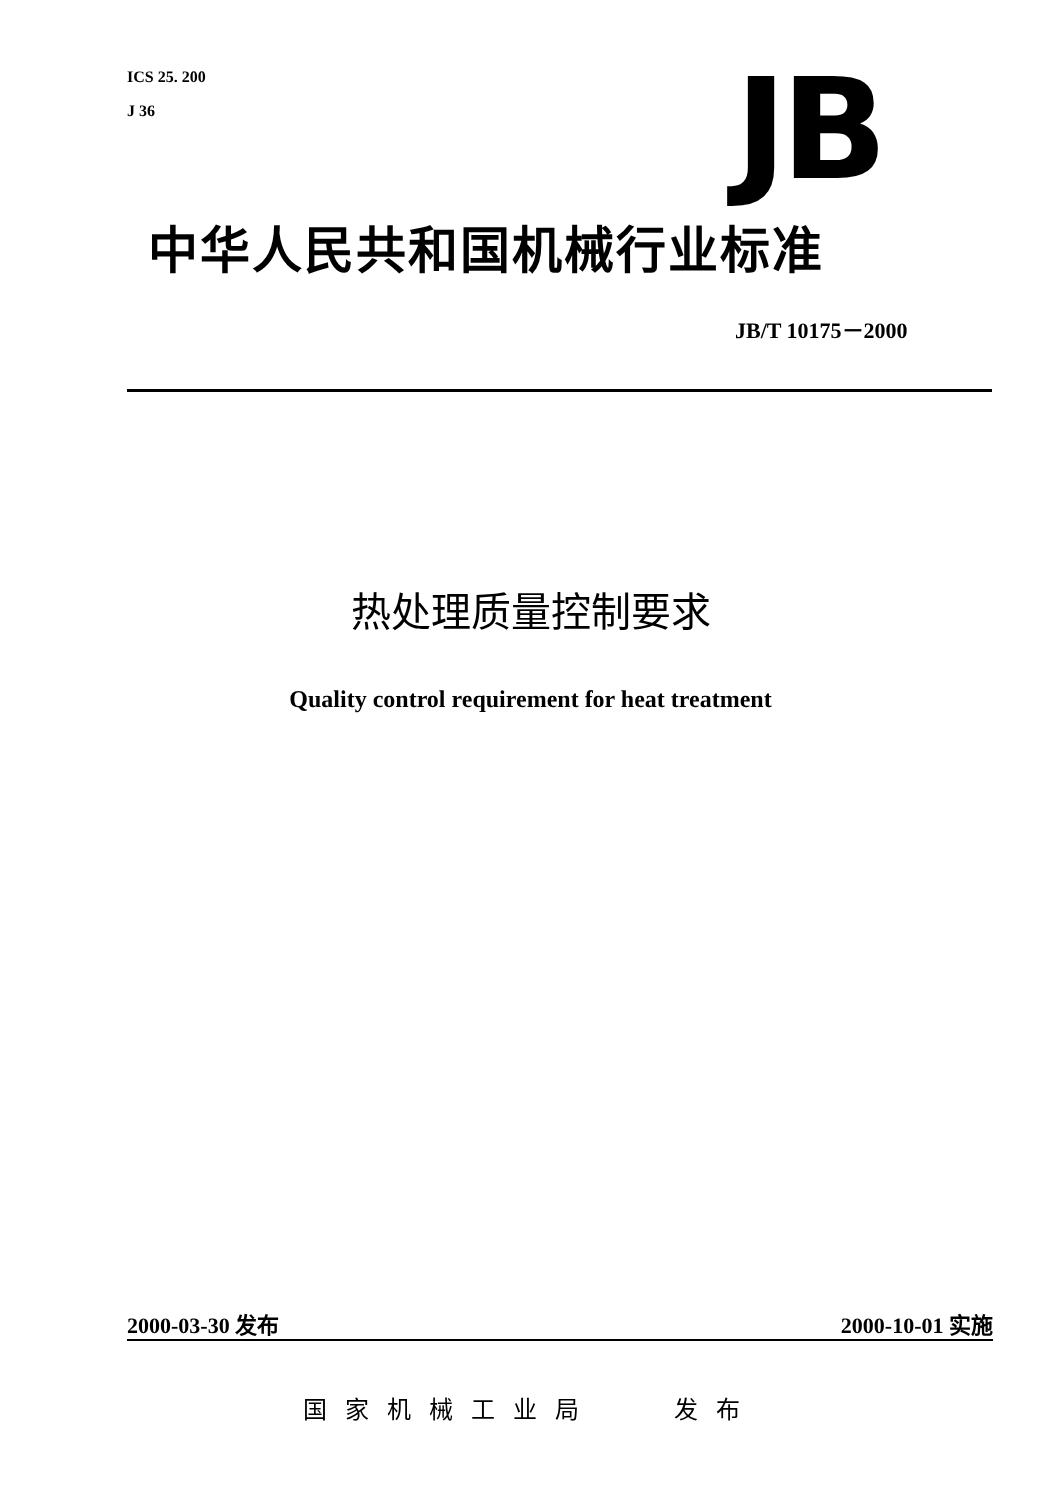ICS 25. 200
J 36
JB
中华人民共和国机械行业标准
JB/T 10175－2000
热处理质量控制要求
Quality control requirement for heat treatment
2000-03-30 发布 2000-10-01 实施
国家机械工业局 发布